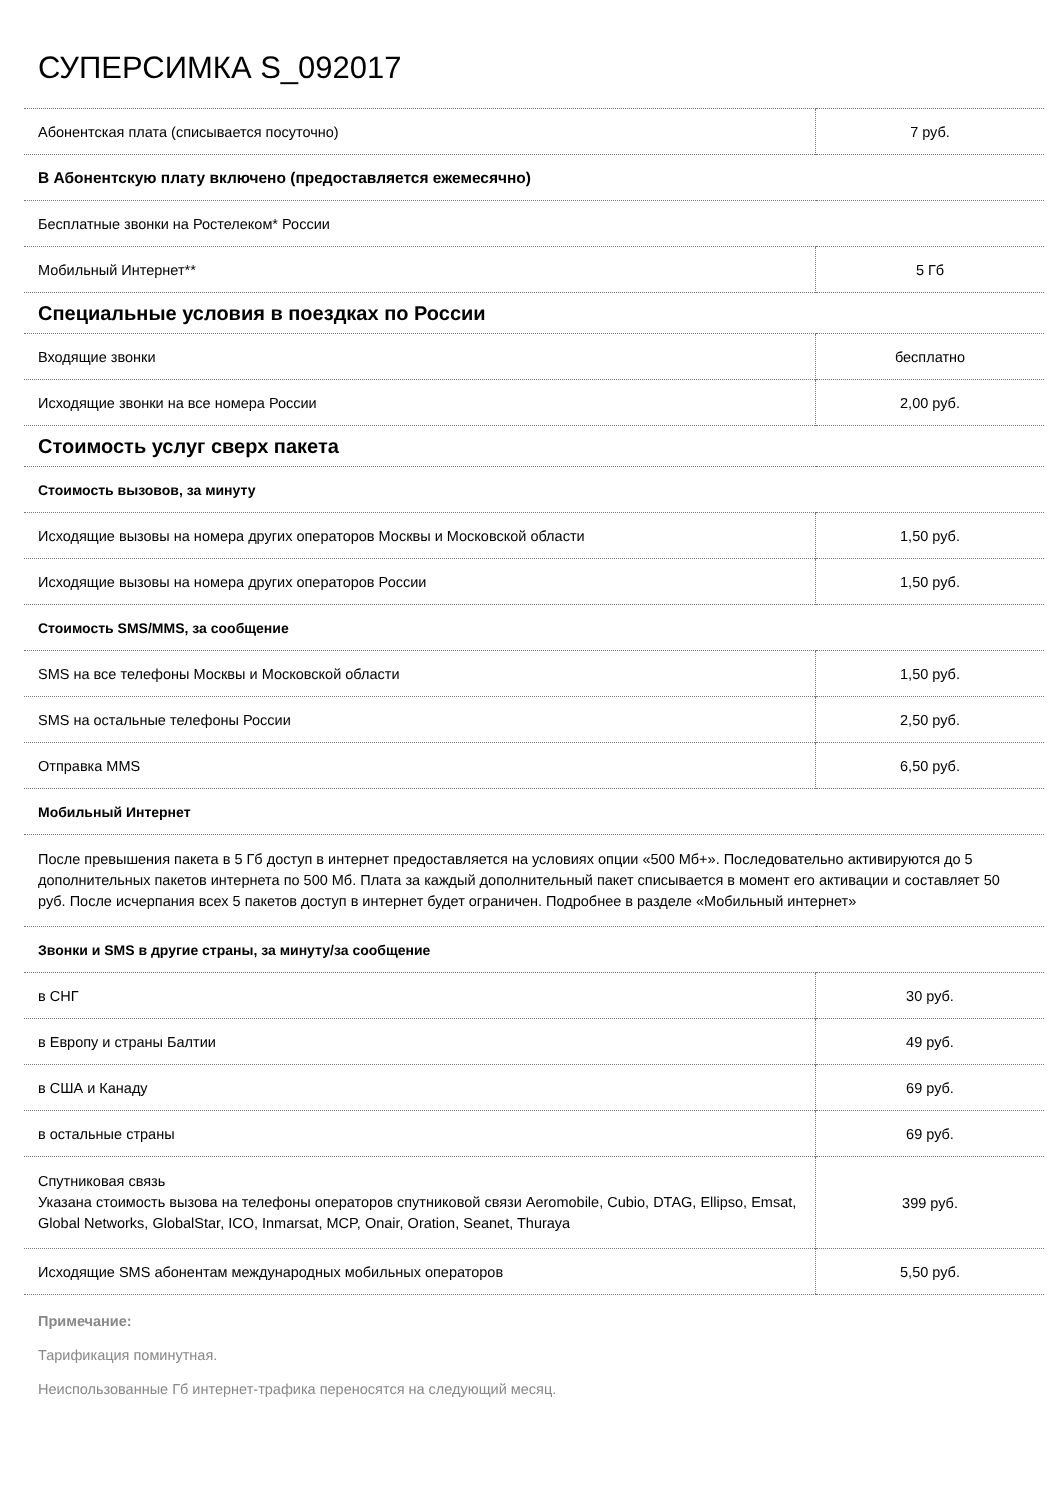СУПЕРСИМКА S_092017
| Абонентская плата (списывается посуточно) | 7 руб. |
| В Абонентскую плату включено (предоставляется ежемесячно) | |
| Бесплатные звонки на Ростелеком* России | |
| Мобильный Интернет** | 5 Гб |
| Специальные условия в поездках по России | |
| Входящие звонки | бесплатно |
| Исходящие звонки на все номера России | 2,00 руб. |
| Стоимость услуг сверх пакета | |
| Стоимость вызовов, за минуту | |
| Исходящие вызовы на номера других операторов Москвы и Московской области | 1,50 руб. |
| Исходящие вызовы на номера других операторов России | 1,50 руб. |
| Стоимость SMS/MMS, за сообщение | |
| SMS на все телефоны Москвы и Московской области | 1,50 руб. |
| SMS на остальные телефоны России | 2,50 руб. |
| Отправка MMS | 6,50 руб. |
| Мобильный Интернет | |
| После превышения пакета в 5 Гб доступ в интернет предоставляется на условиях опции «500 Мб+». Последовательно активируются до 5 дополнительных пакетов интернета по 500 Мб. Плата за каждый дополнительный пакет списывается в момент его активации и составляет 50 руб. После исчерпания всех 5 пакетов доступ в интернет будет ограничен. Подробнее в разделе «Мобильный интернет» | |
| Звонки и SMS в другие страны, за минуту/за сообщение | |
| в СНГ | 30 руб. |
| в Европу и страны Балтии | 49 руб. |
| в США и Канаду | 69 руб. |
| в остальные страны | 69 руб. |
| Спутниковая связь Указана стоимость вызова на телефоны операторов спутниковой связи Aeromobile, Cubio, DTAG, Ellipso, Emsat, Global Networks, GlobalStar, ICO, Inmarsat, MCP, Onair, Oration, Seanet, Thuraya | 399 руб. |
| Исходящие SMS абонентам международных мобильных операторов | 5,50 руб. |
Примечание:
Тарификация поминутная.
Неиспользованные Гб интернет-трафика переносятся на следующий месяц.